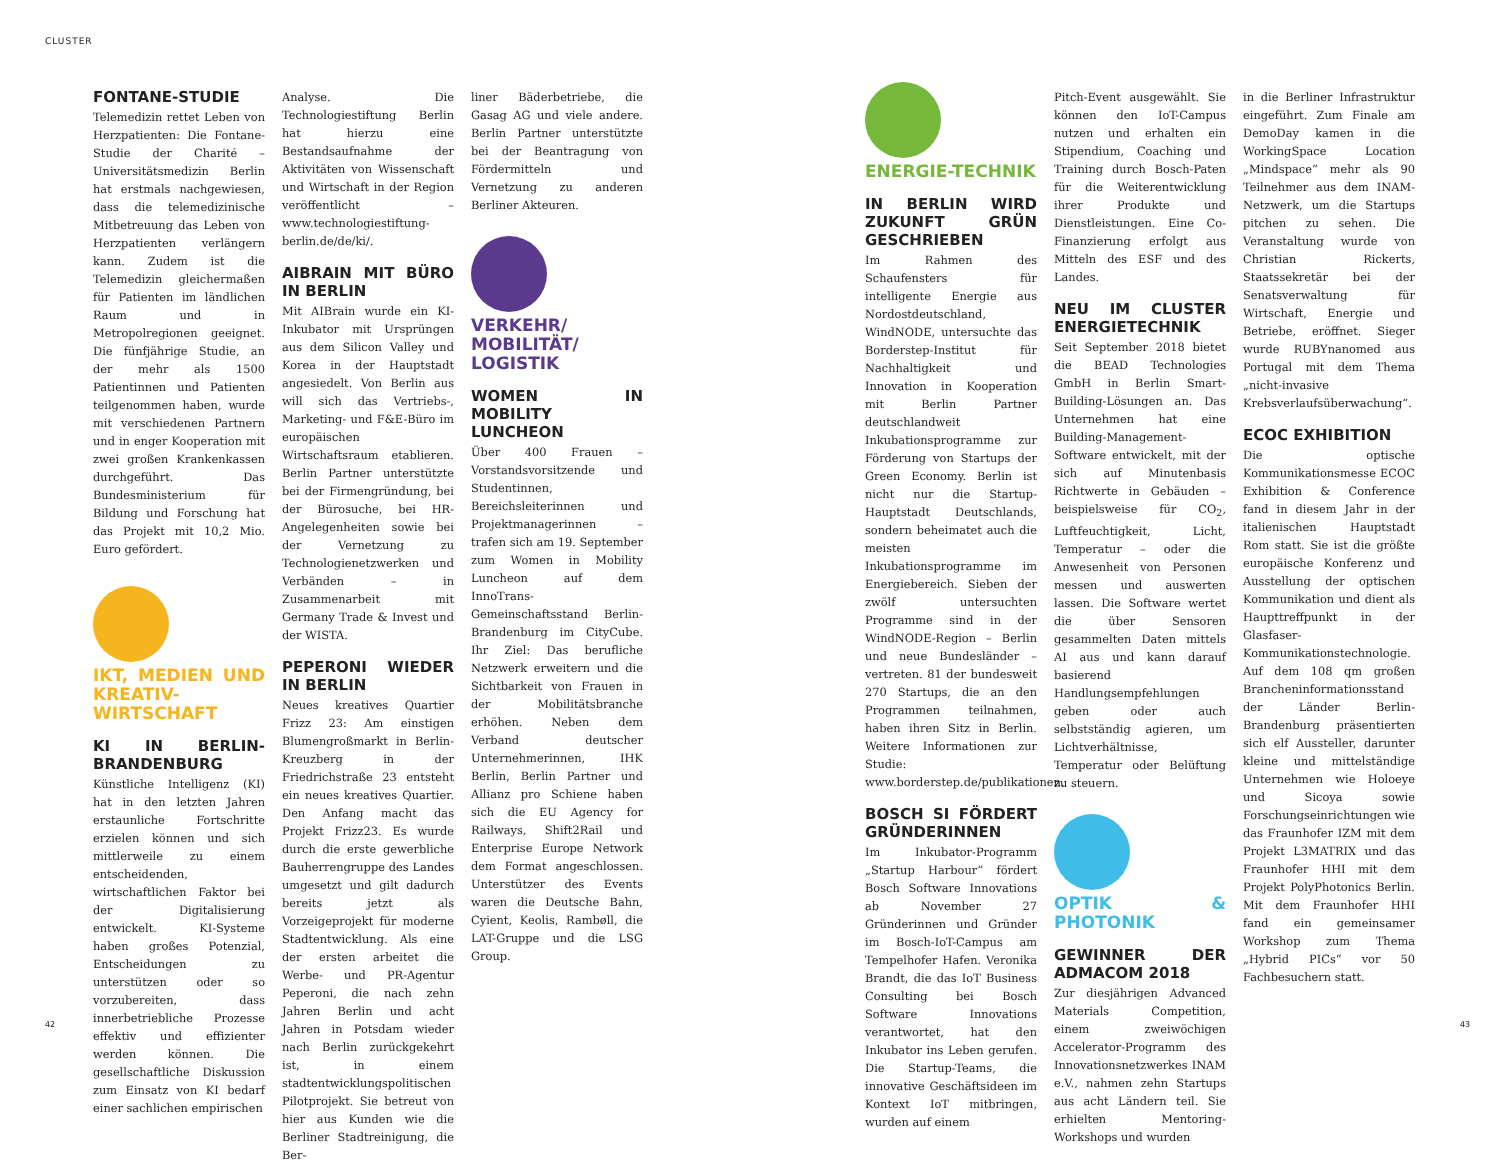CLUSTER
FONTANE-STUDIE
Telemedizin rettet Leben von Herzpatienten: Die Fontane-Studie der Charité – Universitätsmedizin Berlin hat erstmals nachgewiesen, dass die telemedizinische Mitbetreuung das Leben von Herzpatienten verlängern kann. Zudem ist die Telemedizin gleichermaßen für Patienten im ländlichen Raum und in Metropolregionen geeignet. Die fünfjährige Studie, an der mehr als 1500 Patientinnen und Patienten teilgenommen haben, wurde mit verschiedenen Partnern und in enger Kooperation mit zwei großen Krankenkassen durchgeführt. Das Bundesministerium für Bildung und Forschung hat das Projekt mit 10,2 Mio. Euro gefördert.
IKT, MEDIEN UND KREATIV-WIRTSCHAFT
KI IN BERLIN-BRANDENBURG
Künstliche Intelligenz (KI) hat in den letzten Jahren erstaunliche Fortschritte erzielen können und sich mittlerweile zu einem entscheidenden, wirtschaftlichen Faktor bei der Digitalisierung entwickelt. KI-Systeme haben großes Potenzial, Entscheidungen zu unterstützen oder so vorzubereiten, dass innerbetriebliche Prozesse effektiv und effizienter werden können. Die gesellschaftliche Diskussion zum Einsatz von KI bedarf einer sachlichen empirischen
Analyse. Die Technologiestiftung Berlin hat hierzu eine Bestandsaufnahme der Aktivitäten von Wissenschaft und Wirtschaft in der Region veröffentlicht – www.technologiestiftung-berlin.de/de/ki/.
AIBRAIN MIT BÜRO IN BERLIN
Mit AIBrain wurde ein KI-Inkubator mit Ursprüngen aus dem Silicon Valley und Korea in der Hauptstadt angesiedelt. Von Berlin aus will sich das Vertriebs-, Marketing- und F&E-Büro im europäischen Wirtschaftsraum etablieren. Berlin Partner unterstützte bei der Firmengründung, bei der Bürosuche, bei HR-Angelegenheiten sowie bei der Vernetzung zu Technologienetzwerken und Verbänden – in Zusammenarbeit mit Germany Trade & Invest und der WISTA.
PEPERONI WIEDER IN BERLIN
Neues kreatives Quartier Frizz 23: Am einstigen Blumengroßmarkt in Berlin-Kreuzberg in der Friedrichstraße 23 entsteht ein neues kreatives Quartier. Den Anfang macht das Projekt Frizz23. Es wurde durch die erste gewerbliche Bauherrengruppe des Landes umgesetzt und gilt dadurch bereits jetzt als Vorzeigeprojekt für moderne Stadtentwicklung. Als eine der ersten arbeitet die Werbe- und PR-Agentur Peperoni, die nach zehn Jahren Berlin und acht Jahren in Potsdam wieder nach Berlin zurückgekehrt ist, in einem stadtentwicklungspolitischen Pilotprojekt. Sie betreut von hier aus Kunden wie die Berliner Stadtreinigung, die Ber-
liner Bäderbetriebe, die Gasag AG und viele andere. Berlin Partner unterstützte bei der Beantragung von Fördermitteln und Vernetzung zu anderen Berliner Akteuren.
VERKEHR/ MOBILITÄT/ LOGISTIK
WOMEN IN MOBILITY LUNCHEON
Über 400 Frauen – Vorstandsvorsitzende und Studentinnen, Bereichsleiterinnen und Projektmanagerinnen – trafen sich am 19. September zum Women in Mobility Luncheon auf dem InnoTrans-Gemeinschaftsstand Berlin-Brandenburg im CityCube. Ihr Ziel: Das berufliche Netzwerk erweitern und die Sichtbarkeit von Frauen in der Mobilitätsbranche erhöhen. Neben dem Verband deutscher Unternehmerinnen, IHK Berlin, Berlin Partner und Allianz pro Schiene haben sich die EU Agency for Railways, Shift2Rail und Enterprise Europe Network dem Format angeschlossen. Unterstützer des Events waren die Deutsche Bahn, Cyient, Keolis, Rambøll, die LAT-Gruppe und die LSG Group.
ENERGIE-TECHNIK
IN BERLIN WIRD ZUKUNFT GRÜN GESCHRIEBEN
Im Rahmen des Schaufensters für intelligente Energie aus Nordostdeutschland, WindNODE, untersuchte das Borderstep-Institut für Nachhaltigkeit und Innovation in Kooperation mit Berlin Partner deutschlandweit Inkubationsprogramme zur Förderung von Startups der Green Economy. Berlin ist nicht nur die Startup-Hauptstadt Deutschlands, sondern beheimatet auch die meisten Inkubationsprogramme im Energiebereich. Sieben der zwölf untersuchten Programme sind in der WindNODE-Region – Berlin und neue Bundesländer – vertreten. 81 der bundesweit 270 Startups, die an den Programmen teilnahmen, haben ihren Sitz in Berlin. Weitere Informationen zur Studie: www.borderstep.de/publikationen.
BOSCH SI FÖRDERT GRÜNDERINNEN
Im Inkubator-Programm „Startup Harbour“ fördert Bosch Software Innovations ab November 27 Gründerinnen und Gründer im Bosch-IoT-Campus am Tempelhofer Hafen. Veronika Brandt, die das IoT Business Consulting bei Bosch Software Innovations verantwortet, hat den Inkubator ins Leben gerufen. Die Startup-Teams, die innovative Geschäftsideen im Kontext IoT mitbringen, wurden auf einem
Pitch-Event ausgewählt. Sie können den IoT-Campus nutzen und erhalten ein Stipendium, Coaching und Training durch Bosch-Paten für die Weiterentwicklung ihrer Produkte und Dienstleistungen. Eine Co-Finanzierung erfolgt aus Mitteln des ESF und des Landes.
NEU IM CLUSTER ENERGIETECHNIK
Seit September 2018 bietet die BEAD Technologies GmbH in Berlin Smart-Building-Lösungen an. Das Unternehmen hat eine Building-Management-Software entwickelt, mit der sich auf Minutenbasis Richtwerte in Gebäuden – beispielsweise für CO<sub>2</sub>, Luftfeuchtigkeit, Licht, Temperatur – oder die Anwesenheit von Personen messen und auswerten lassen. Die Software wertet die über Sensoren gesammelten Daten mittels AI aus und kann darauf basierend Handlungsempfehlungen geben oder auch selbstständig agieren, um Lichtverhältnisse, Temperatur oder Belüftung zu steuern.
OPTIK & PHOTONIK
GEWINNER DER ADMACOM 2018
Zur diesjährigen Advanced Materials Competition, einem zweiwöchigen Accelerator-Programm des Innovationsnetzwerkes INAM e.V., nahmen zehn Startups aus acht Ländern teil. Sie erhielten Mentoring-Workshops und wurden
in die Berliner Infrastruktur eingeführt. Zum Finale am DemoDay kamen in die WorkingSpace Location „Mindspace“ mehr als 90 Teilnehmer aus dem INAM-Netzwerk, um die Startups pitchen zu sehen. Die Veranstaltung wurde von Christian Rickerts, Staatssekretär bei der Senatsverwaltung für Wirtschaft, Energie und Betriebe, eröffnet. Sieger wurde RUBYnanomed aus Portugal mit dem Thema „nicht-invasive Krebsverlaufsüberwachung“.
ECOC EXHIBITION
Die optische Kommunikationsmesse ECOC Exhibition & Conference fand in diesem Jahr in der italienischen Hauptstadt Rom statt. Sie ist die größte europäische Konferenz und Ausstellung der optischen Kommunikation und dient als Haupttreffpunkt in der Glasfaser-Kommunikationstechnologie. Auf dem 108 qm großen Brancheninformationsstand der Länder Berlin-Brandenburg präsentierten sich elf Aussteller, darunter kleine und mittelständige Unternehmen wie Holoeye und Sicoya sowie Forschungseinrichtungen wie das Fraunhofer IZM mit dem Projekt L3MATRIX und das Fraunhofer HHI mit dem Projekt PolyPhotonics Berlin. Mit dem Fraunhofer HHI fand ein gemeinsamer Workshop zum Thema „Hybrid PICs“ vor 50 Fachbesuchern statt.
42 43